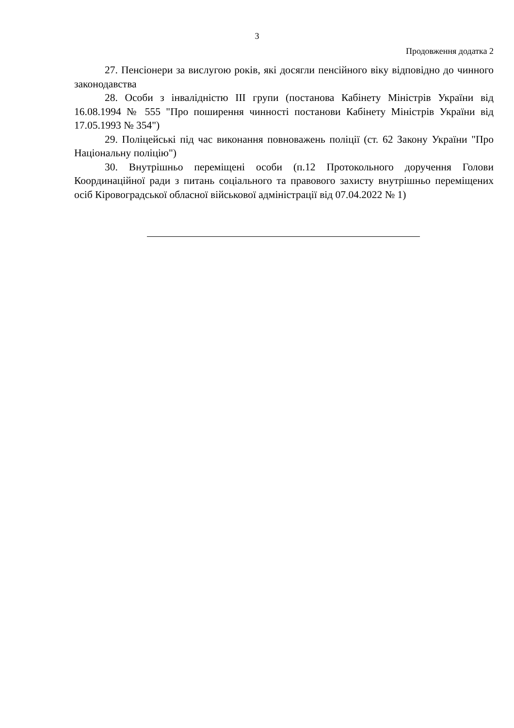3
Продовження додатка 2
27. Пенсіонери за вислугою років, які досягли пенсійного віку відповідно до чинного законодавства
28. Особи з інвалідністю ІІІ групи (постанова Кабінету Міністрів України від 16.08.1994 № 555 "Про поширення чинності постанови Кабінету Міністрів України від 17.05.1993 № 354")
29. Поліцейські під час виконання повноважень поліції (ст. 62 Закону України "Про Національну поліцію")
30. Внутрішньо переміщені особи (п.12 Протокольного доручення Голови Координаційної ради з питань соціального та правового захисту внутрішньо переміщених осіб Кіровоградської обласної військової адміністрації від 07.04.2022 № 1)